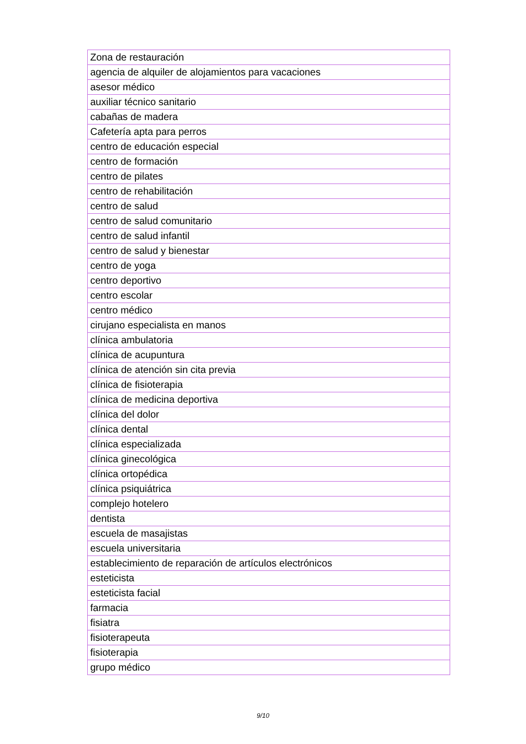| Zona de restauración |
| agencia de alquiler de alojamientos para vacaciones |
| asesor médico |
| auxiliar técnico sanitario |
| cabañas de madera |
| Cafetería apta para perros |
| centro de educación especial |
| centro de formación |
| centro de pilates |
| centro de rehabilitación |
| centro de salud |
| centro de salud comunitario |
| centro de salud infantil |
| centro de salud y bienestar |
| centro de yoga |
| centro deportivo |
| centro escolar |
| centro médico |
| cirujano especialista en manos |
| clínica ambulatoria |
| clínica de acupuntura |
| clínica de atención sin cita previa |
| clínica de fisioterapia |
| clínica de medicina deportiva |
| clínica del dolor |
| clínica dental |
| clínica especializada |
| clínica ginecológica |
| clínica ortopédica |
| clínica psiquiátrica |
| complejo hotelero |
| dentista |
| escuela de masajistas |
| escuela universitaria |
| establecimiento de reparación de artículos electrónicos |
| esteticista |
| esteticista facial |
| farmacia |
| fisiatra |
| fisioterapeuta |
| fisioterapia |
| grupo médico |
9/10